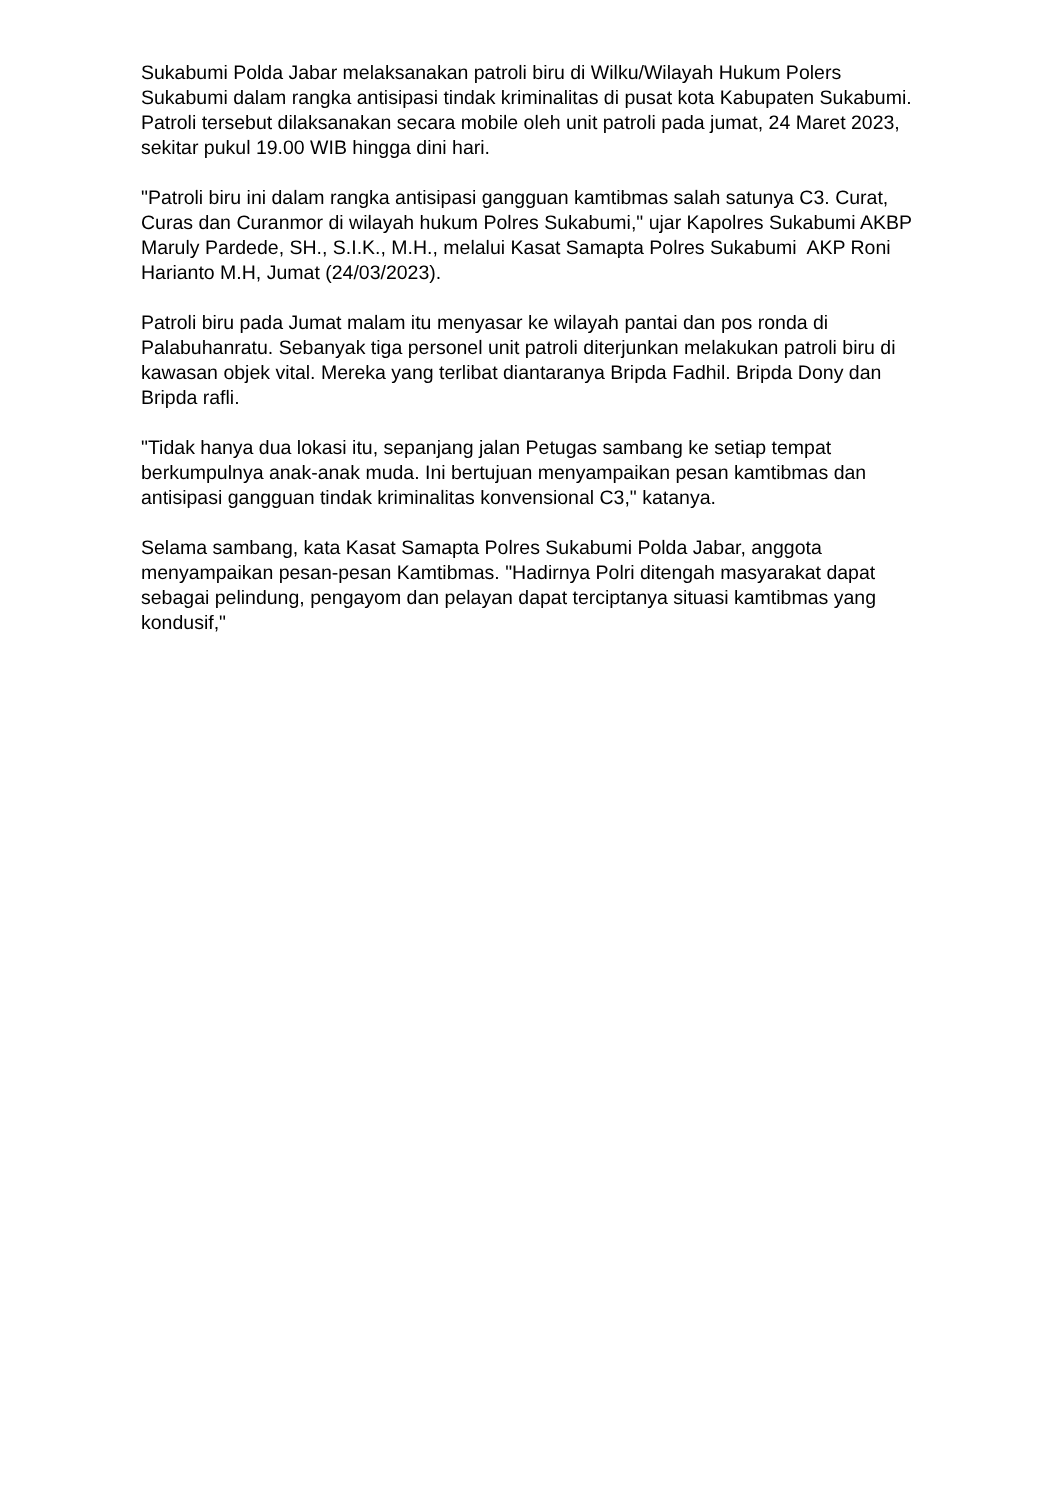Sukabumi Polda Jabar melaksanakan patroli biru di Wilku/Wilayah Hukum Polers Sukabumi dalam rangka antisipasi tindak kriminalitas di pusat kota Kabupaten Sukabumi. Patroli tersebut dilaksanakan secara mobile oleh unit patroli pada jumat, 24 Maret 2023, sekitar pukul 19.00 WIB hingga dini hari.
"Patroli biru ini dalam rangka antisipasi gangguan kamtibmas salah satunya C3. Curat, Curas dan Curanmor di wilayah hukum Polres Sukabumi," ujar Kapolres Sukabumi AKBP Maruly Pardede, SH., S.I.K., M.H., melalui Kasat Samapta Polres Sukabumi AKP Roni Harianto M.H, Jumat (24/03/2023).
Patroli biru pada Jumat malam itu menyasar ke wilayah pantai dan pos ronda di Palabuhanratu. Sebanyak tiga personel unit patroli diterjunkan melakukan patroli biru di kawasan objek vital. Mereka yang terlibat diantaranya Bripda Fadhil. Bripda Dony dan Bripda rafli.
"Tidak hanya dua lokasi itu, sepanjang jalan Petugas sambang ke setiap tempat berkumpulnya anak-anak muda. Ini bertujuan menyampaikan pesan kamtibmas dan antisipasi gangguan tindak kriminalitas konvensional C3," katanya.
Selama sambang, kata Kasat Samapta Polres Sukabumi Polda Jabar, anggota menyampaikan pesan-pesan Kamtibmas. "Hadirnya Polri ditengah masyarakat dapat sebagai pelindung, pengayom dan pelayan dapat terciptanya situasi kamtibmas yang kondusif,"